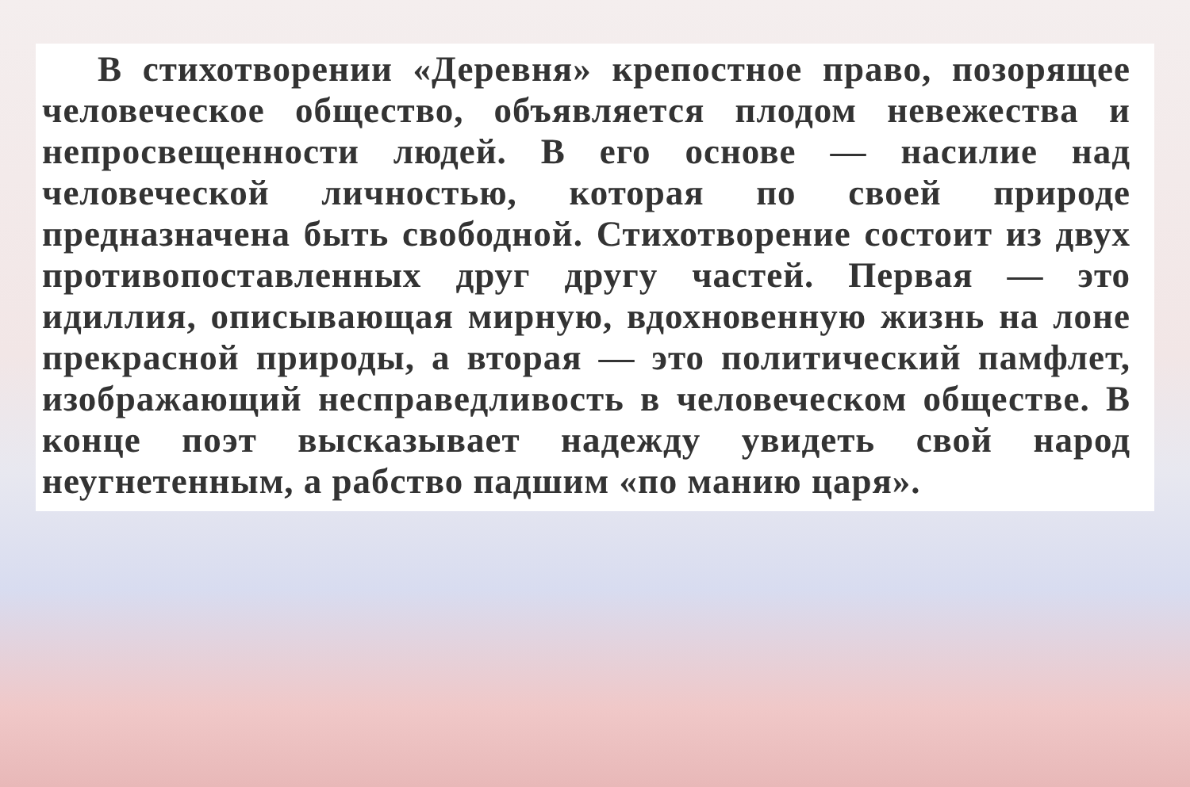В стихотворении «Деревня» крепостное право, позорящее человеческое общество, объявляется плодом невежества и непросвещенности людей. В его основе — насилие над человеческой личностью, которая по своей природе предназначена быть свободной. Стихотворение состоит из двух противопоставленных друг другу частей. Первая — это идиллия, описывающая мирную, вдохновенную жизнь на лоне прекрасной природы, а вторая — это политический памфлет, изображающий несправедливость в человеческом обществе. В конце поэт высказывает надежду увидеть свой народ неугнетенным, а рабство падшим «по манию царя».